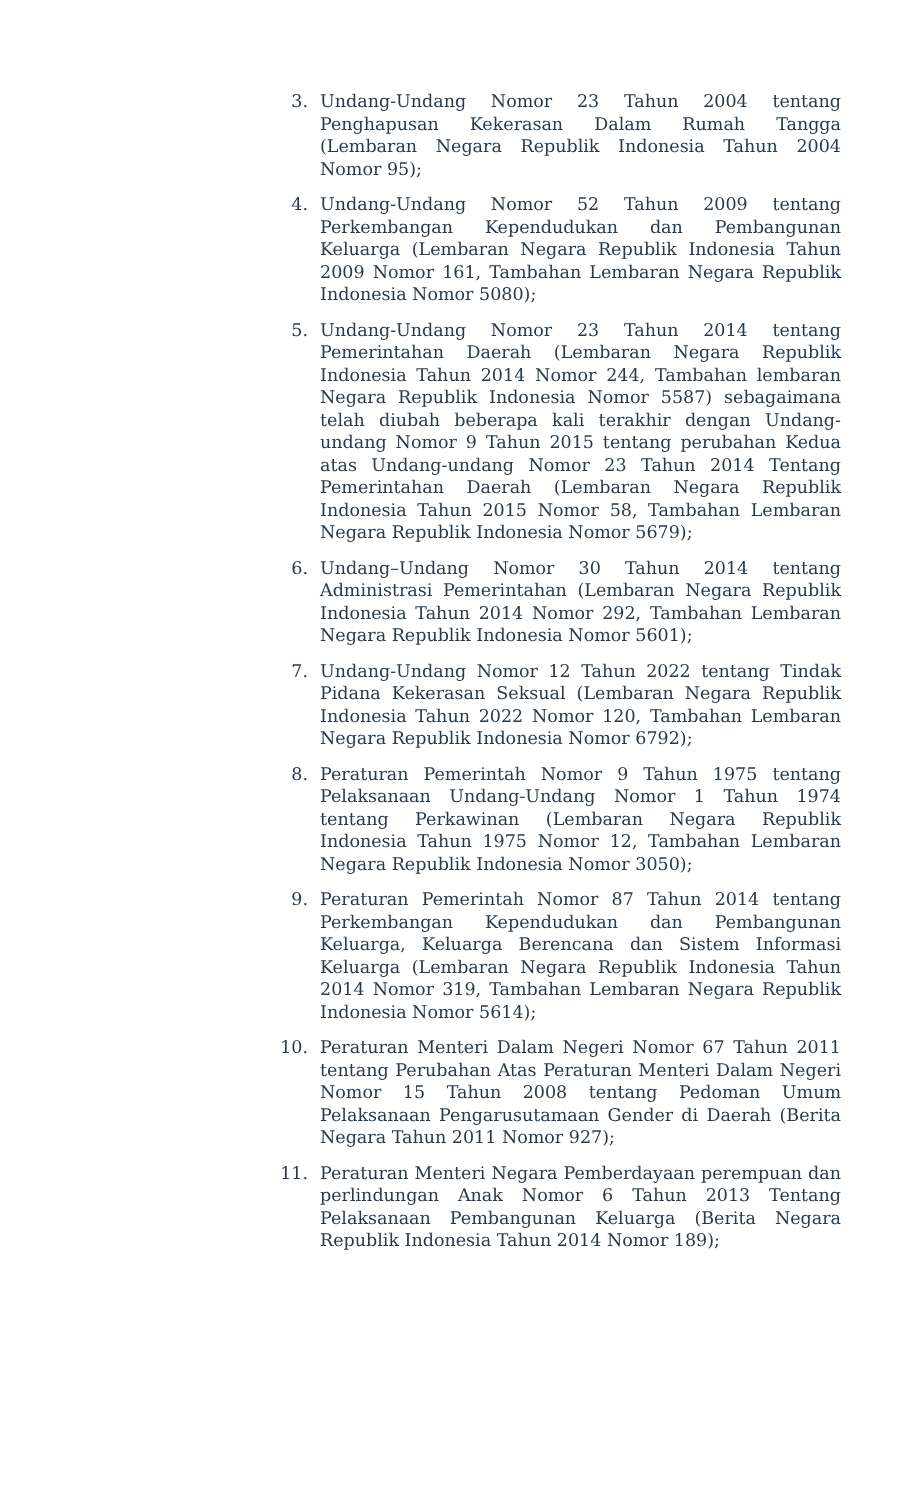3. Undang-Undang Nomor 23 Tahun 2004 tentang Penghapusan Kekerasan Dalam Rumah Tangga (Lembaran Negara Republik Indonesia Tahun 2004 Nomor 95);
4. Undang-Undang Nomor 52 Tahun 2009 tentang Perkembangan Kependudukan dan Pembangunan Keluarga (Lembaran Negara Republik Indonesia Tahun 2009 Nomor 161, Tambahan Lembaran Negara Republik Indonesia Nomor 5080);
5. Undang-Undang Nomor 23 Tahun 2014 tentang Pemerintahan Daerah (Lembaran Negara Republik Indonesia Tahun 2014 Nomor 244, Tambahan lembaran Negara Republik Indonesia Nomor 5587) sebagaimana telah diubah beberapa kali terakhir dengan Undang-undang Nomor 9 Tahun 2015 tentang perubahan Kedua atas Undang-undang Nomor 23 Tahun 2014 Tentang Pemerintahan Daerah (Lembaran Negara Republik Indonesia Tahun 2015 Nomor 58, Tambahan Lembaran Negara Republik Indonesia Nomor 5679);
6. Undang–Undang Nomor 30 Tahun 2014 tentang Administrasi Pemerintahan (Lembaran Negara Republik Indonesia Tahun 2014 Nomor 292, Tambahan Lembaran Negara Republik Indonesia Nomor 5601);
7. Undang-Undang Nomor 12 Tahun 2022 tentang Tindak Pidana Kekerasan Seksual (Lembaran Negara Republik Indonesia Tahun 2022 Nomor 120, Tambahan Lembaran Negara Republik Indonesia Nomor 6792);
8. Peraturan Pemerintah Nomor 9 Tahun 1975 tentang Pelaksanaan Undang-Undang Nomor 1 Tahun 1974 tentang Perkawinan (Lembaran Negara Republik Indonesia Tahun 1975 Nomor 12, Tambahan Lembaran Negara Republik Indonesia Nomor 3050);
9. Peraturan Pemerintah Nomor 87 Tahun 2014 tentang Perkembangan Kependudukan dan Pembangunan Keluarga, Keluarga Berencana dan Sistem Informasi Keluarga (Lembaran Negara Republik Indonesia Tahun 2014 Nomor 319, Tambahan Lembaran Negara Republik Indonesia Nomor 5614);
10. Peraturan Menteri Dalam Negeri Nomor 67 Tahun 2011 tentang Perubahan Atas Peraturan Menteri Dalam Negeri Nomor 15 Tahun 2008 tentang Pedoman Umum Pelaksanaan Pengarusutamaan Gender di Daerah (Berita Negara Tahun 2011 Nomor 927);
11. Peraturan Menteri Negara Pemberdayaan perempuan dan perlindungan Anak Nomor 6 Tahun 2013 Tentang Pelaksanaan Pembangunan Keluarga (Berita Negara Republik Indonesia Tahun 2014 Nomor 189);